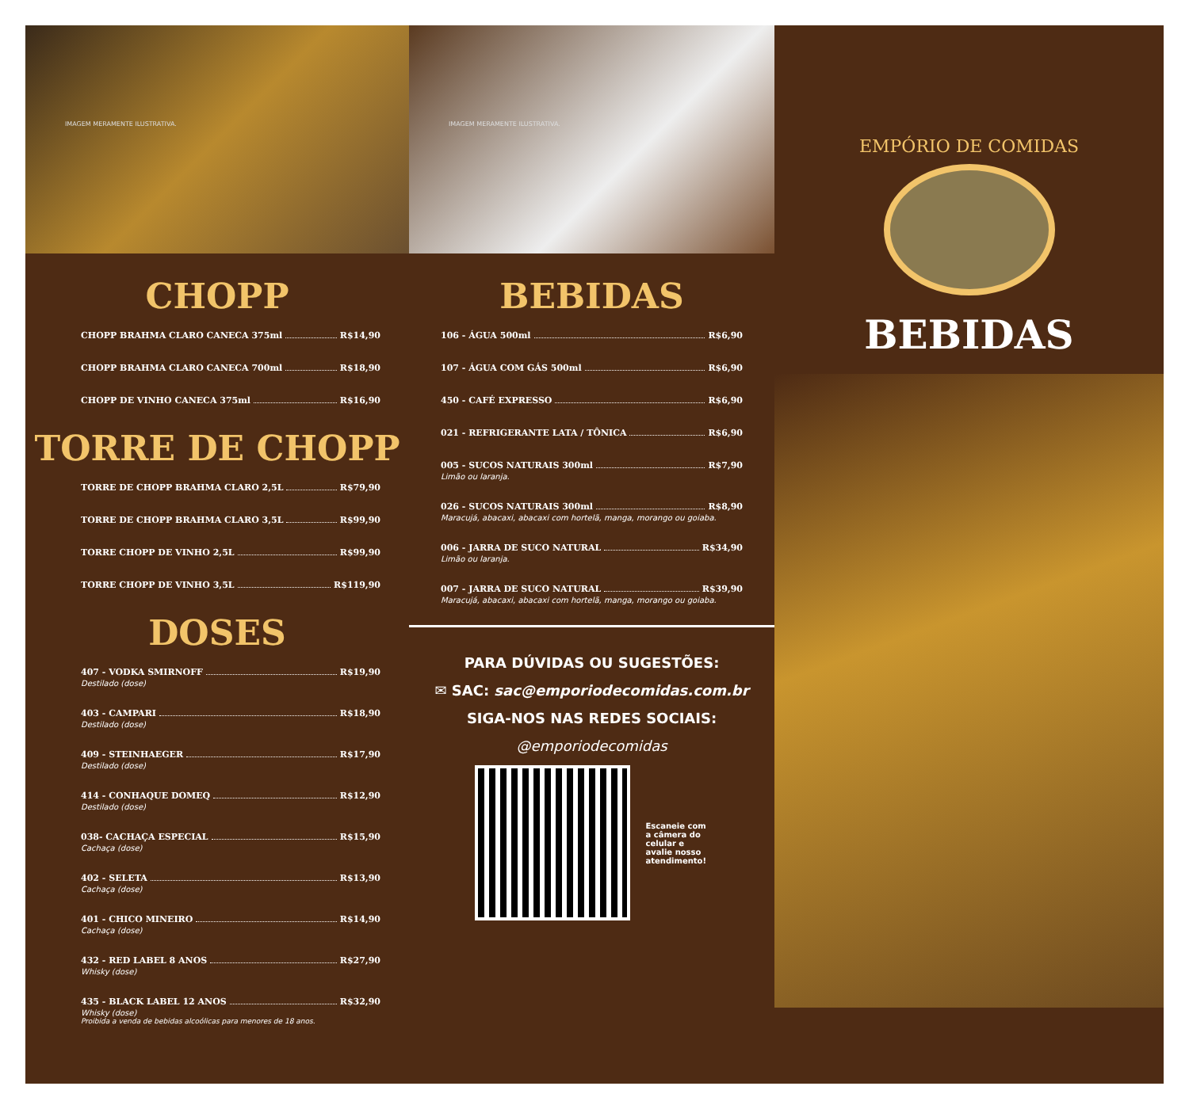IMAGEM MERAMENTE ILUSTRATIVA.
CHOPP
CHOPP BRAHMA CLARO CANECA 375ml R$14,90
CHOPP BRAHMA CLARO CANECA 700ml R$18,90
CHOPP DE VINHO CANECA 375ml R$16,90
TORRE DE CHOPP
TORRE DE CHOPP BRAHMA CLARO 2,5L R$79,90
TORRE DE CHOPP BRAHMA CLARO 3,5L R$99,90
TORRE CHOPP DE VINHO 2,5L R$99,90
TORRE CHOPP DE VINHO 3,5L R$119,90
DOSES
407 - VODKA SMIRNOFF R$19,90
Destilado (dose)
403 - CAMPARI R$18,90
Destilado (dose)
409 - STEINHAEGER R$17,90
Destilado (dose)
414 - CONHAQUE DOMEQ R$12,90
Destilado (dose)
038- CACHAÇA ESPECIAL R$15,90
Cachaça (dose)
402 - SELETA R$13,90
Cachaça (dose)
401 - CHICO MINEIRO R$14,90
Cachaça (dose)
432 - RED LABEL 8 ANOS R$27,90
Whisky (dose)
435 - BLACK LABEL 12 ANOS R$32,90
Whisky (dose)
Proibida a venda de bebidas alcoólicas para menores de 18 anos.
IMAGEM MERAMENTE ILUSTRATIVA.
BEBIDAS
106 - ÁGUA 500ml R$6,90
107 - ÁGUA COM GÁS 500ml R$6,90
450 - CAFÉ EXPRESSO R$6,90
021 - REFRIGERANTE LATA / TÔNICA R$6,90
005 - SUCOS NATURAIS 300ml R$7,90
Limão ou laranja.
026 - SUCOS NATURAIS 300ml R$8,90
Maracujá, abacaxi, abacaxi com hortelã, manga, morango ou goiaba.
006 - JARRA DE SUCO NATURAL R$34,90
Limão ou laranja.
007 - JARRA DE SUCO NATURAL R$39,90
Maracujá, abacaxi, abacaxi com hortelã, manga, morango ou goiaba.
PARA DÚVIDAS OU SUGESTÕES:
✉ SAC: sac@emporiodecomidas.com.br
SIGA-NOS NAS REDES SOCIAIS:
@emporiodecomidas
Escaneie com a câmera do celular e avalie nosso atendimento!
EMPÓRIO DE COMIDAS
BEBIDAS